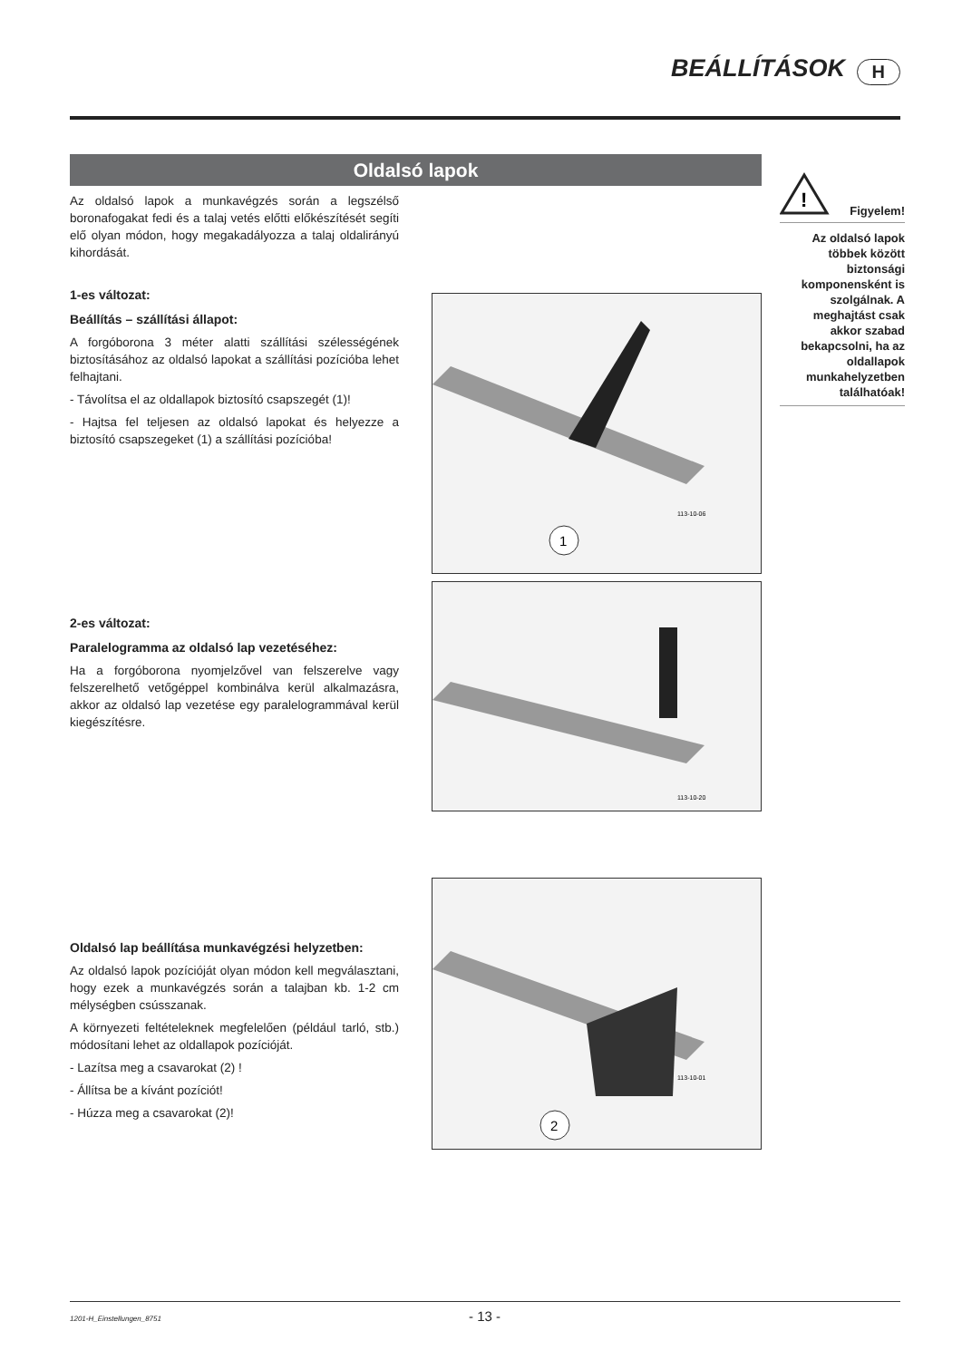BEÁLLÍTÁSOK H
Oldalsó lapok
Az oldalsó lapok a munkavégzés során a legszélső boronafogakat fedi és a talaj vetés előtti előkészítését segíti elő olyan módon, hogy megakadályozza a talaj oldalirányú kihordását.
1-es változat:
Beállítás – szállítási állapot:
A forgóborona 3 méter alatti szállítási szélességének biztosításához az oldalsó lapokat a szállítási pozícióba lehet felhajtani.
- Távolítsa el az oldallapok biztosító csapszegét (1)!
- Hajtsa fel teljesen az oldalsó lapokat és helyezze a biztosító csapszegeket (1) a szállítási pozícióba!
2-es változat:
Paralelogramma az oldalsó lap vezetéséhez:
Ha a forgóborona nyomjelzővel van felszerelve vagy felszerelhető vetőgéppel kombinálva kerül alkalmazásra, akkor az oldalsó lap vezetése egy paralelogrammával kerül kiegészítésre.
Oldalsó lap beállítása munkavégzési helyzetben:
Az oldalsó lapok pozícióját olyan módon kell megválasztani, hogy ezek a munkavégzés során a talajban kb. 1-2 cm mélységben csússzanak.
A környezeti feltételeknek megfelelően (például tarló, stb.) módosítani lehet az oldallapok pozícióját.
- Lazítsa meg a csavarokat (2) !
- Állítsa be a kívánt pozíciót!
- Húzza meg a csavarokat (2)!
1
113-10-06
113-10-20
2
113-10-01
!
Figyelem!
Az oldalsó lapok többek között biztonsági komponensként is szolgálnak. A meghajtást csak akkor szabad bekapcsolni, ha az oldallapok munkahelyzetben találhatóak!
1201-H_Einstellungen_8751 - 13 -